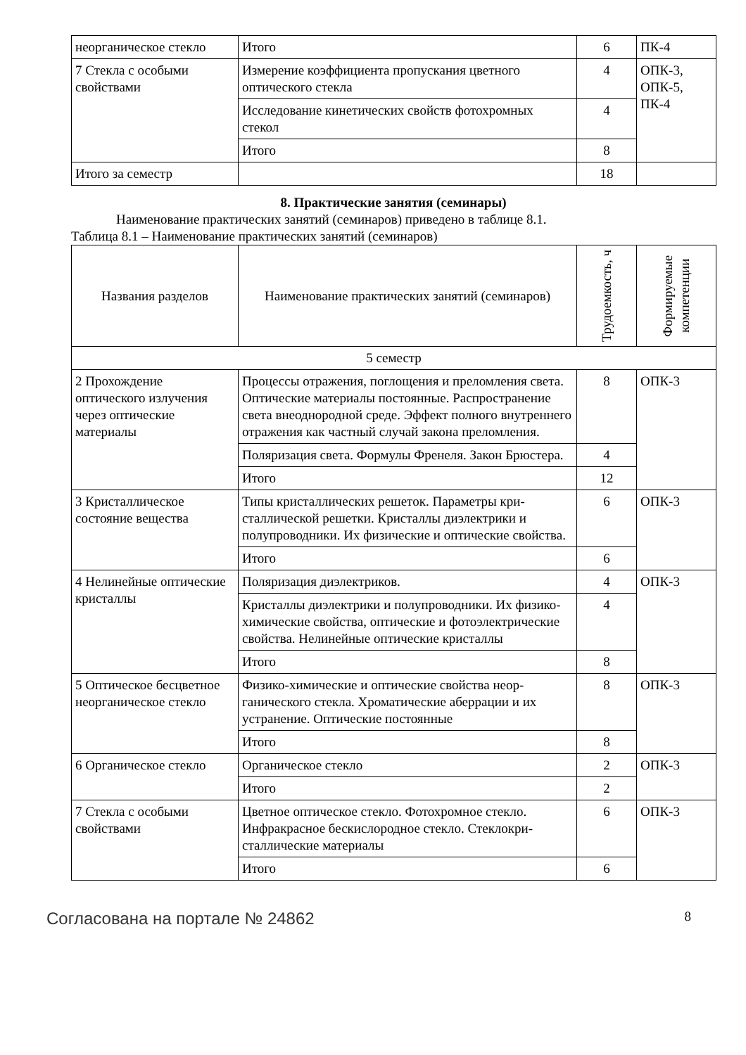| неорганическое стекло | Итого | 6 | ПК-4 |
| 7 Стекла с особыми свойствами | Измерение коэффициента пропускания цветного оптического стекла | 4 | ОПК-3, ОПК-5, ПК-4 |
| | Исследование кинетических свойств фотохромных стекол | 4 | |
| | Итого | 8 | |
| Итого за семестр | | 18 | |
8. Практические занятия (семинары)
Наименование практических занятий (семинаров) приведено в таблице 8.1.
Таблица 8.1 – Наименование практических занятий (семинаров)
| Названия разделов | Наименование практических занятий (семинаров) | Трудоемкость, ч | Формируемые компетенции |
| --- | --- | --- | --- |
| 5 семестр | | | |
| 2 Прохождение оптического излучения через оптические материалы | Процессы отражения, поглощения и преломления света. Оптические материалы постоянные. Распро­странение света внеоднородной среде. Эффект полного внутреннего отражения как частный слу­чай закона преломления. | 8 | ОПК-3 |
| | Поляризация света. Формулы Френеля. Закон Брю­стера. | 4 | |
| | Итого | 12 | |
| 3 Кристаллическое состояние вещества | Типы кристаллических решеток. Параметры кри­сталлической решетки. Кристаллы диэлектрики и полупроводники. Их физические и оптические свойства. | 6 | ОПК-3 |
| | Итого | 6 | |
| 4 Нелинейные оптические кристаллы | Поляризация диэлектриков. | 4 | ОПК-3 |
| | Кристаллы диэлектрики и полупроводники. Их физико-химические свойства, оптические и фото­электрические свойства. Нелинейные оптические кристаллы | 4 | |
| | Итого | 8 | |
| 5 Оптическое бесцветное неорганическое стекло | Физико-химические и оптические свойства неор­ганического стекла. Хроматические аберрации и их устранение. Оптические постоянные | 8 | ОПК-3 |
| | Итого | 8 | |
| 6 Органическое стекло | Органическое стекло | 2 | ОПК-3 |
| | Итого | 2 | |
| 7 Стекла с особыми свойствами | Цветное оптическое стекло. Фотохромное стекло. Инфракрасное бескислородное стекло. Стеклокри­сталлические материалы | 6 | ОПК-3 |
| | Итого | 6 | |
Согласована на портале № 24862 8